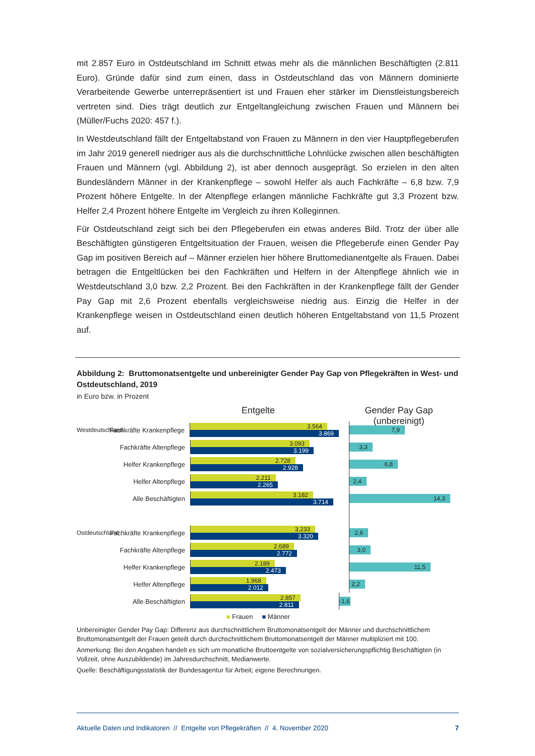mit 2.857 Euro in Ostdeutschland im Schnitt etwas mehr als die männlichen Beschäftigten (2.811 Euro). Gründe dafür sind zum einen, dass in Ostdeutschland das von Männern dominierte Verarbeitende Gewerbe unterrepräsentiert ist und Frauen eher stärker im Dienstleistungsbereich vertreten sind. Dies trägt deutlich zur Entgeltangleichung zwischen Frauen und Männern bei (Müller/Fuchs 2020: 457 f.).
In Westdeutschland fällt der Entgeltabstand von Frauen zu Männern in den vier Hauptpflegeberufen im Jahr 2019 generell niedriger aus als die durchschnittliche Lohnlücke zwischen allen beschäftigten Frauen und Männern (vgl. Abbildung 2), ist aber dennoch ausgeprägt. So erzielen in den alten Bundesländern Männer in der Krankenpflege – sowohl Helfer als auch Fachkräfte – 6,8 bzw. 7,9 Prozent höhere Entgelte. In der Altenpflege erlangen männliche Fachkräfte gut 3,3 Prozent bzw. Helfer 2,4 Prozent höhere Entgelte im Vergleich zu ihren Kolleginnen.
Für Ostdeutschland zeigt sich bei den Pflegeberufen ein etwas anderes Bild. Trotz der über alle Beschäftigten günstigeren Entgeltsituation der Frauen, weisen die Pflegeberufe einen Gender Pay Gap im positiven Bereich auf – Männer erzielen hier höhere Bruttomedianentgelte als Frauen. Dabei betragen die Entgeltlücken bei den Fachkräften und Helfern in der Altenpflege ähnlich wie in Westdeutschland 3,0 bzw. 2,2 Prozent. Bei den Fachkräften in der Krankenpflege fällt der Gender Pay Gap mit 2,6 Prozent ebenfalls vergleichsweise niedrig aus. Einzig die Helfer in der Krankenpflege weisen in Ostdeutschland einen deutlich höheren Entgeltabstand von 11,5 Prozent auf.
Abbildung 2: Bruttomonatsentgelte und unbereinigter Gender Pay Gap von Pflegekräften in West- und Ostdeutschland, 2019
in Euro bzw. in Prozent
Entgelte
Westdeutschland Fachkräfte Krankenpflege
3.564
3.869
Fachkräfte Altenpflege
3.093
3.199
Helfer Krankenpflege
2.728
2.928
Helfer Altenpflege
2.211
2.265
Alle Beschäftigten
3.182
3.714
Ostdeutschland Fachkräfte Krankenpflege
3.233
3.320
Fachkräfte Altenpflege
2.689
2.772
Helfer Krankenpflege
2.189
2.473
Helfer Altenpflege
1.968
2.012
Alle Beschäftigten
2.857
2.811
■ Frauen ■ Männer
Gender Pay Gap (unbereinigt)
7,9
3,3
6,8
2,4
14,3
2,6
3,0
11,5
2,2
-1,6
Unbereinigter Gender Pay Gap: Differenz aus durchschnittlichem Bruttomonatsentgelt der Männer und durchschnittlichem Bruttomonatsentgelt der Frauen geteilt durch durchschnittlichem Bruttomonatsentgelt der Männer multipliziert mit 100.
Anmerkung: Bei den Angaben handelt es sich um monatliche Bruttoentgelte von sozialversicherungspflichtig Beschäftigten (in Vollzeit, ohne Auszubildende) im Jahresdurchschnitt, Medianwerte.
Quelle: Beschäftigungsstatistik der Bundesagentur für Arbeit; eigene Berechnungen.
Aktuelle Daten und Indikatoren // Entgelte von Pflegekräften // 4. November 2020 7